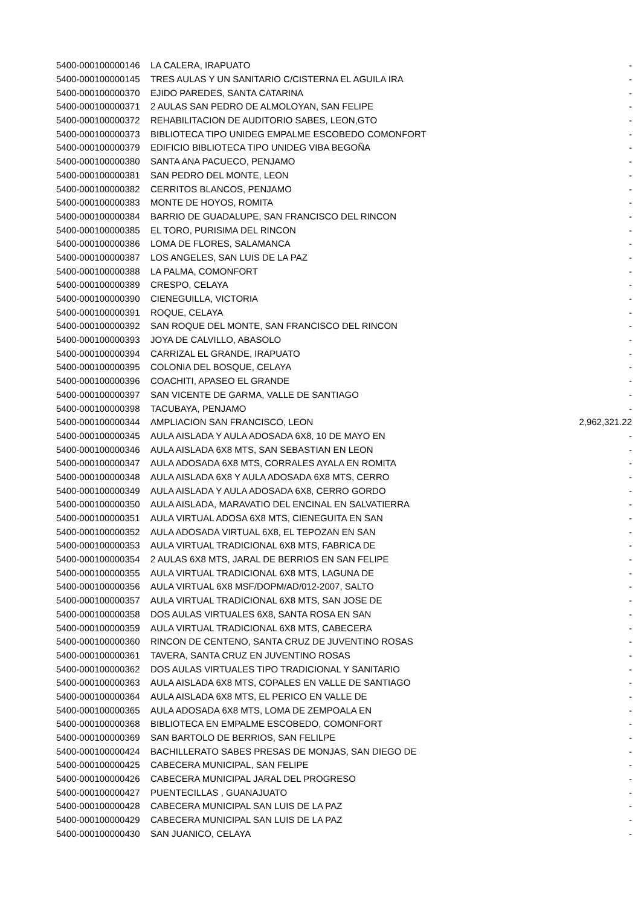| 5400-000100000146 | LA CALERA, IRAPUATO | - |
| 5400-000100000145 | TRES AULAS Y UN SANITARIO C/CISTERNA EL AGUILA IRA | - |
| 5400-000100000370 | EJIDO PAREDES, SANTA CATARINA | - |
| 5400-000100000371 | 2 AULAS SAN PEDRO DE ALMOLOYAN, SAN FELIPE | - |
| 5400-000100000372 | REHABILITACION DE AUDITORIO SABES, LEON,GTO | - |
| 5400-000100000373 | BIBLIOTECA TIPO UNIDEG EMPALME ESCOBEDO COMONFORT | - |
| 5400-000100000379 | EDIFICIO BIBLIOTECA TIPO UNIDEG VIBA BEGOÑA | - |
| 5400-000100000380 | SANTA ANA PACUECO, PENJAMO | - |
| 5400-000100000381 | SAN PEDRO DEL MONTE, LEON | - |
| 5400-000100000382 | CERRITOS BLANCOS, PENJAMO | - |
| 5400-000100000383 | MONTE DE HOYOS, ROMITA | - |
| 5400-000100000384 | BARRIO DE GUADALUPE, SAN FRANCISCO DEL RINCON | - |
| 5400-000100000385 | EL TORO, PURISIMA DEL RINCON | - |
| 5400-000100000386 | LOMA DE FLORES, SALAMANCA | - |
| 5400-000100000387 | LOS ANGELES, SAN LUIS DE LA PAZ | - |
| 5400-000100000388 | LA PALMA, COMONFORT | - |
| 5400-000100000389 | CRESPO, CELAYA | - |
| 5400-000100000390 | CIENEGUILLA, VICTORIA | - |
| 5400-000100000391 | ROQUE, CELAYA | - |
| 5400-000100000392 | SAN ROQUE DEL MONTE, SAN FRANCISCO DEL RINCON | - |
| 5400-000100000393 | JOYA DE CALVILLO, ABASOLO | - |
| 5400-000100000394 | CARRIZAL EL GRANDE, IRAPUATO | - |
| 5400-000100000395 | COLONIA DEL BOSQUE, CELAYA | - |
| 5400-000100000396 | COACHITI, APASEO EL GRANDE | - |
| 5400-000100000397 | SAN VICENTE DE GARMA, VALLE DE SANTIAGO | - |
| 5400-000100000398 | TACUBAYA, PENJAMO | - |
| 5400-000100000344 | AMPLIACION SAN FRANCISCO, LEON | 2,962,321.22 |
| 5400-000100000345 | AULA AISLADA Y AULA ADOSADA 6X8, 10 DE MAYO EN | - |
| 5400-000100000346 | AULA AISLADA 6X8 MTS, SAN SEBASTIAN EN LEON | - |
| 5400-000100000347 | AULA ADOSADA 6X8 MTS, CORRALES AYALA EN ROMITA | - |
| 5400-000100000348 | AULA AISLADA 6X8 Y AULA ADOSADA 6X8 MTS, CERRO | - |
| 5400-000100000349 | AULA AISLADA Y AULA ADOSADA 6X8, CERRO GORDO | - |
| 5400-000100000350 | AULA AISLADA, MARAVATIO DEL ENCINAL EN SALVATIERRA | - |
| 5400-000100000351 | AULA VIRTUAL ADOSA 6X8 MTS, CIENEGUITA EN SAN | - |
| 5400-000100000352 | AULA ADOSADA VIRTUAL 6X8, EL TEPOZAN EN SAN | - |
| 5400-000100000353 | AULA VIRTUAL TRADICIONAL 6X8 MTS, FABRICA DE | - |
| 5400-000100000354 | 2 AULAS 6X8 MTS, JARAL DE BERRIOS EN SAN FELIPE | - |
| 5400-000100000355 | AULA VIRTUAL TRADICIONAL 6X8 MTS, LAGUNA DE | - |
| 5400-000100000356 | AULA VIRTUAL 6X8 MSF/DOPM/AD/012-2007, SALTO | - |
| 5400-000100000357 | AULA VIRTUAL TRADICIONAL 6X8 MTS, SAN JOSE DE | - |
| 5400-000100000358 | DOS AULAS VIRTUALES 6X8, SANTA ROSA EN SAN | - |
| 5400-000100000359 | AULA VIRTUAL TRADICIONAL 6X8 MTS, CABECERA | - |
| 5400-000100000360 | RINCON DE CENTENO, SANTA CRUZ DE JUVENTINO ROSAS | - |
| 5400-000100000361 | TAVERA, SANTA CRUZ EN JUVENTINO ROSAS | - |
| 5400-000100000362 | DOS AULAS VIRTUALES TIPO TRADICIONAL Y SANITARIO | - |
| 5400-000100000363 | AULA AISLADA 6X8 MTS, COPALES EN VALLE DE SANTIAGO | - |
| 5400-000100000364 | AULA AISLADA 6X8 MTS, EL PERICO EN VALLE DE | - |
| 5400-000100000365 | AULA ADOSADA 6X8 MTS, LOMA DE ZEMPOALA EN | - |
| 5400-000100000368 | BIBLIOTECA EN EMPALME ESCOBEDO, COMONFORT | - |
| 5400-000100000369 | SAN BARTOLO DE BERRIOS, SAN FELILPE | - |
| 5400-000100000424 | BACHILLERATO SABES PRESAS DE MONJAS, SAN DIEGO DE | - |
| 5400-000100000425 | CABECERA MUNICIPAL, SAN FELIPE | - |
| 5400-000100000426 | CABECERA MUNICIPAL JARAL DEL PROGRESO | - |
| 5400-000100000427 | PUENTECILLAS , GUANAJUATO | - |
| 5400-000100000428 | CABECERA MUNICIPAL SAN LUIS DE LA PAZ | - |
| 5400-000100000429 | CABECERA MUNICIPAL SAN LUIS DE LA PAZ | - |
| 5400-000100000430 | SAN JUANICO, CELAYA | - |